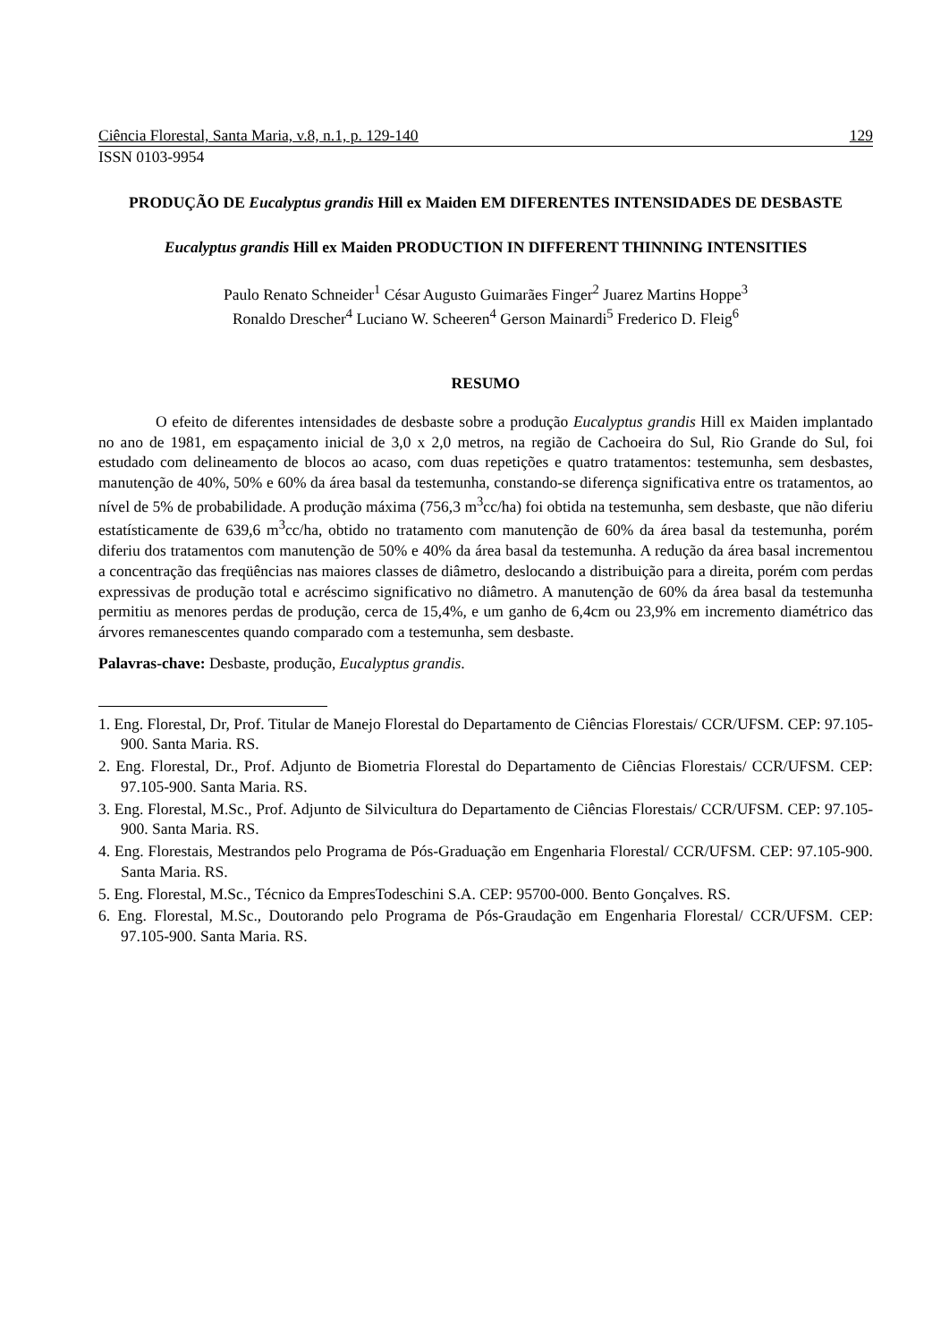Ciência Florestal, Santa Maria, v.8, n.1, p. 129-140 129
ISSN 0103-9954
PRODUÇÃO DE Eucalyptus grandis Hill ex Maiden EM DIFERENTES INTENSIDADES DE DESBASTE
Eucalyptus grandis Hill ex Maiden PRODUCTION IN DIFFERENT THINNING INTENSITIES
Paulo Renato Schneider<sup>1</sup> César Augusto Guimarães Finger<sup>2</sup> Juarez Martins Hoppe<sup>3</sup>
Ronaldo Drescher<sup>4</sup> Luciano W. Scheeren<sup>4</sup> Gerson Mainardi<sup>5</sup> Frederico D. Fleig<sup>6</sup>
RESUMO
O efeito de diferentes intensidades de desbaste sobre a produção Eucalyptus grandis Hill ex Maiden implantado no ano de 1981, em espaçamento inicial de 3,0 x 2,0 metros, na região de Cachoeira do Sul, Rio Grande do Sul, foi estudado com delineamento de blocos ao acaso, com duas repetições e quatro tratamentos: testemunha, sem desbastes, manutenção de 40%, 50% e 60% da área basal da testemunha, constando-se diferença significativa entre os tratamentos, ao nível de 5% de probabilidade. A produção máxima (756,3 m<sup>3</sup>cc/ha) foi obtida na testemunha, sem desbaste, que não diferiu estatísticamente de 639,6 m<sup>3</sup>cc/ha, obtido no tratamento com manutenção de 60% da área basal da testemunha, porém diferiu dos tratamentos com manutenção de 50% e 40% da área basal da testemunha. A redução da área basal incrementou a concentração das freqüências nas maiores classes de diâmetro, deslocando a distribuição para a direita, porém com perdas expressivas de produção total e acréscimo significativo no diâmetro. A manutenção de 60% da área basal da testemunha permitiu as menores perdas de produção, cerca de 15,4%, e um ganho de 6,4cm ou 23,9% em incremento diamétrico das árvores remanescentes quando comparado com a testemunha, sem desbaste.
Palavras-chave: Desbaste, produção, Eucalyptus grandis.
1. Eng. Florestal, Dr, Prof. Titular de Manejo Florestal do Departamento de Ciências Florestais/ CCR/UFSM. CEP: 97.105-900. Santa Maria. RS.
2. Eng. Florestal, Dr., Prof. Adjunto de Biometria Florestal do Departamento de Ciências Florestais/ CCR/UFSM. CEP: 97.105-900. Santa Maria. RS.
3. Eng. Florestal, M.Sc., Prof. Adjunto de Silvicultura do Departamento de Ciências Florestais/ CCR/UFSM. CEP: 97.105-900. Santa Maria. RS.
4. Eng. Florestais, Mestrandos pelo Programa de Pós-Graduação em Engenharia Florestal/ CCR/UFSM. CEP: 97.105-900. Santa Maria. RS.
5. Eng. Florestal, M.Sc., Técnico da EmpresTodeschini S.A. CEP: 95700-000. Bento Gonçalves. RS.
6. Eng. Florestal, M.Sc., Doutorando pelo Programa de Pós-Graudação em Engenharia Florestal/ CCR/UFSM. CEP: 97.105-900. Santa Maria. RS.